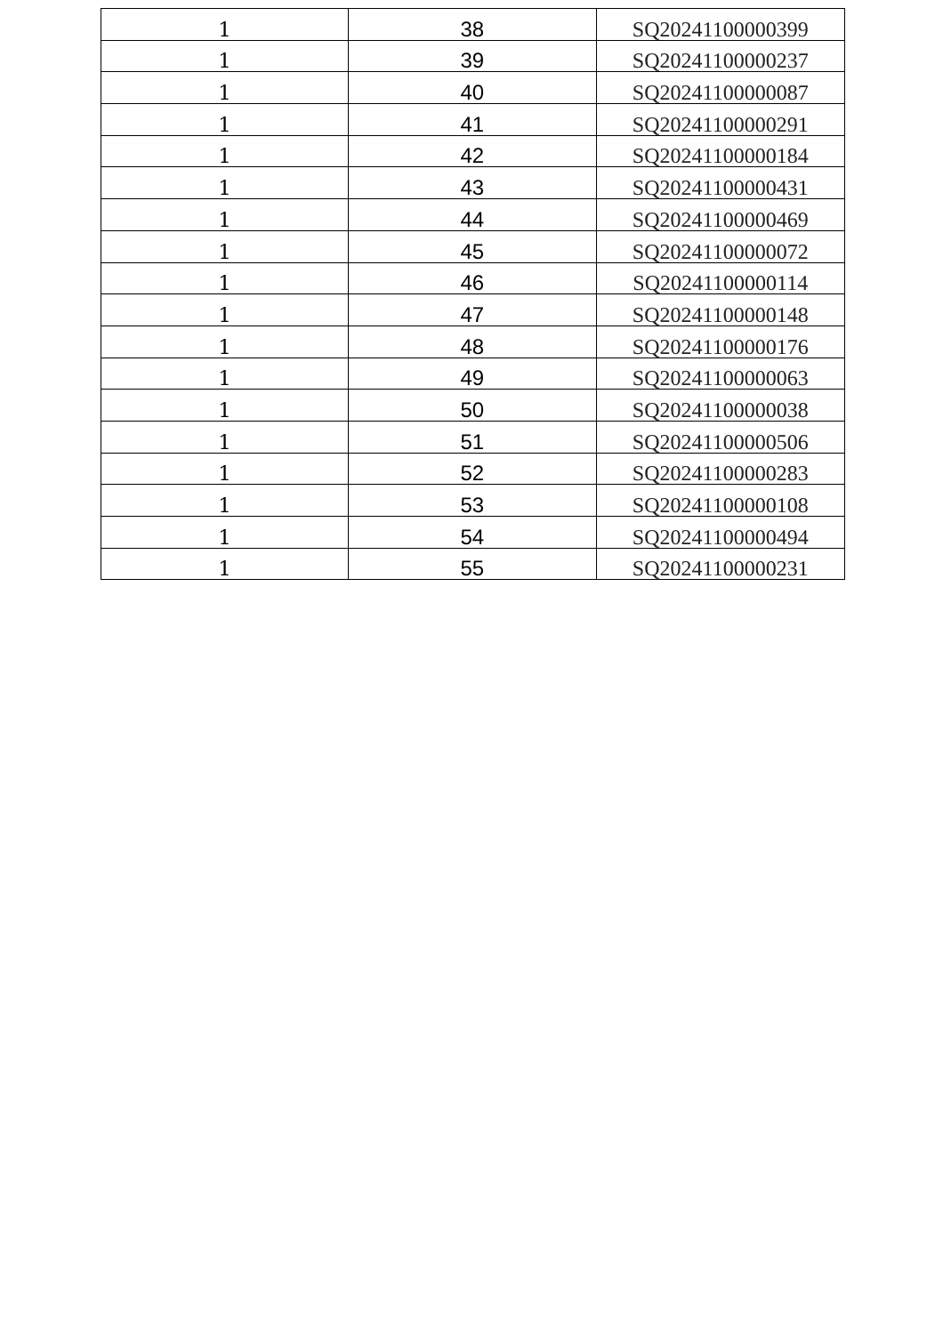| 1 | 38 | SQ20241100000399 |
| 1 | 39 | SQ20241100000237 |
| 1 | 40 | SQ20241100000087 |
| 1 | 41 | SQ20241100000291 |
| 1 | 42 | SQ20241100000184 |
| 1 | 43 | SQ20241100000431 |
| 1 | 44 | SQ20241100000469 |
| 1 | 45 | SQ20241100000072 |
| 1 | 46 | SQ20241100000114 |
| 1 | 47 | SQ20241100000148 |
| 1 | 48 | SQ20241100000176 |
| 1 | 49 | SQ20241100000063 |
| 1 | 50 | SQ20241100000038 |
| 1 | 51 | SQ20241100000506 |
| 1 | 52 | SQ20241100000283 |
| 1 | 53 | SQ20241100000108 |
| 1 | 54 | SQ20241100000494 |
| 1 | 55 | SQ20241100000231 |